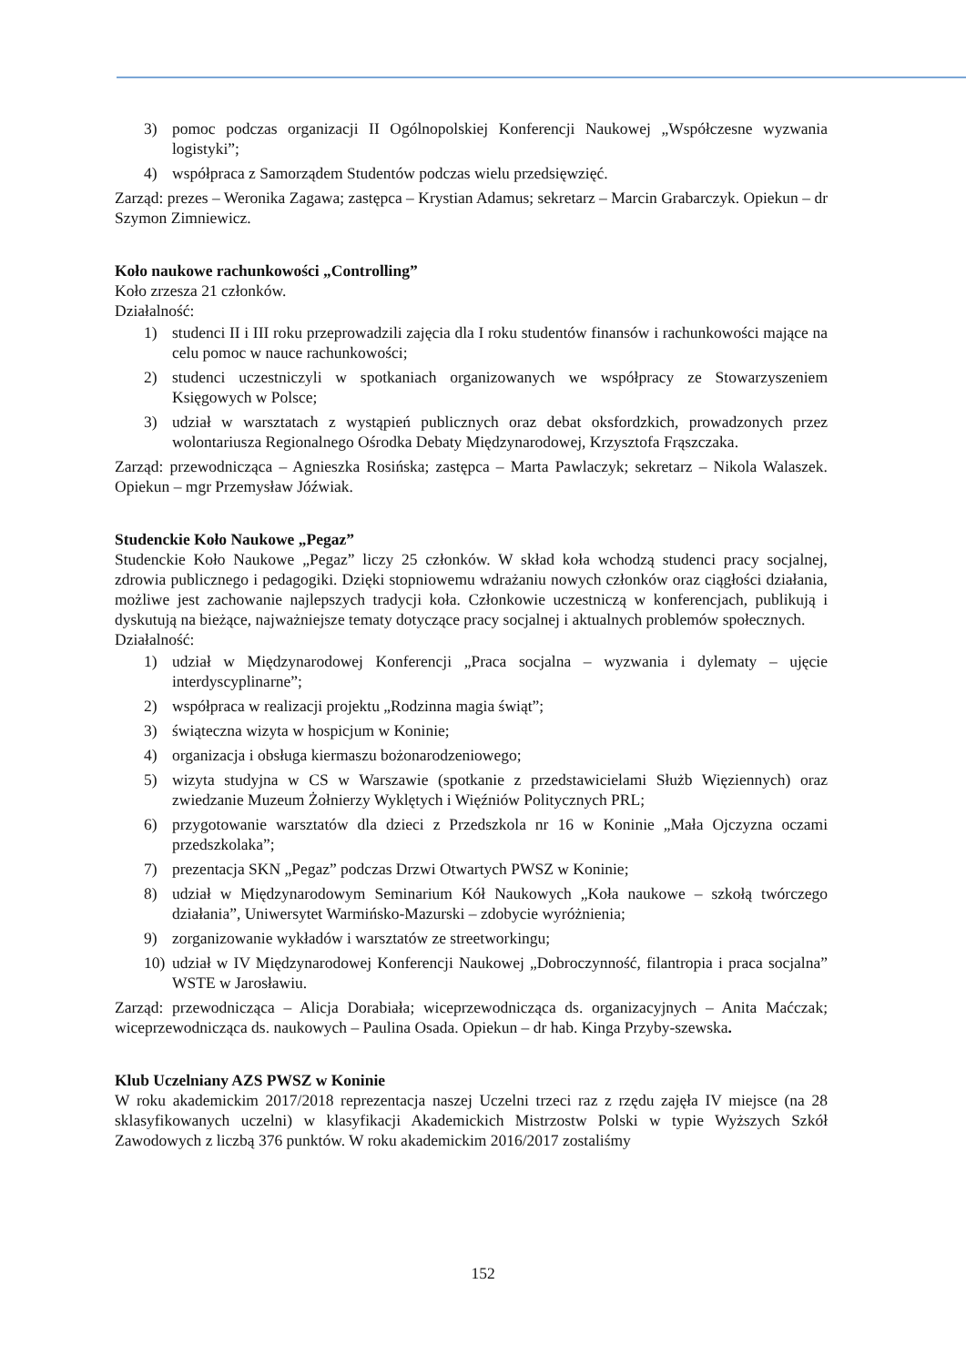3) pomoc podczas organizacji II Ogólnopolskiej Konferencji Naukowej „Współczesne wyzwania logistyki”;
4) współpraca z Samorządem Studentów podczas wielu przedsięwzięć.
Zarząd: prezes – Weronika Zagawa; zastępca – Krystian Adamus; sekretarz – Marcin Grabarczyk. Opiekun – dr Szymon Zimniewicz.
Koło naukowe rachunkowości „Controlling”
Koło zrzesza 21 członków.
Działalność:
1) studenci II i III roku przeprowadzili zajęcia dla I roku studentów finansów i rachunkowości mające na celu pomoc w nauce rachunkowości;
2) studenci uczestniczyli w spotkaniach organizowanych we współpracy ze Stowarzyszeniem Księgowych w Polsce;
3) udział w warsztatach z wystąpień publicznych oraz debat oksfordzkich, prowadzonych przez wolontariusza Regionalnego Ośrodka Debaty Międzynarodowej, Krzysztofa Frąszczaka.
Zarząd: przewodnicząca – Agnieszka Rosińska; zastępca – Marta Pawlaczyk; sekretarz – Nikola Walaszek. Opiekun – mgr Przemysław Jóźwiak.
Studenckie Koło Naukowe „Pegaz”
Studenckie Koło Naukowe „Pegaz” liczy 25 członków. W skład koła wchodzą studenci pracy socjalnej, zdrowia publicznego i pedagogiki. Dzięki stopniowemu wdrażaniu nowych członków oraz ciągłości działania, możliwe jest zachowanie najlepszych tradycji koła. Członkowie uczestniczą w konferencjach, publikują i dyskutują na bieżące, najważniejsze tematy dotyczące pracy socjalnej i aktualnych problemów społecznych.
Działalność:
1) udział w Międzynarodowej Konferencji „Praca socjalna – wyzwania i dylematy – ujęcie interdyscyplinarne”;
2) współpraca w realizacji projektu „Rodzinna magia świąt”;
3) świąteczna wizyta w hospicjum w Koninie;
4) organizacja i obsługa kiermaszu bożonarodzeniowego;
5) wizyta studyjna w CS w Warszawie (spotkanie z przedstawicielami Służb Więziennych) oraz zwiedzanie Muzeum Żołnierzy Wyklętych i Więźniów Politycznych PRL;
6) przygotowanie warsztatów dla dzieci z Przedszkola nr 16 w Koninie „Mała Ojczyzna oczami przedszkolaka”;
7) prezentacja SKN „Pegaz” podczas Drzwi Otwartych PWSZ w Koninie;
8) udział w Międzynarodowym Seminarium Kół Naukowych „Koła naukowe – szkołą twórczego działania”, Uniwersytet Warmińsko-Mazurski – zdobycie wyróżnienia;
9) zorganizowanie wykładów i warsztatów ze streetworkingu;
10) udział w IV Międzynarodowej Konferencji Naukowej „Dobroczynność, filantropia i praca socjalna” WSTE w Jarosławiu.
Zarząd: przewodnicząca – Alicja Dorabiała; wiceprzewodnicząca ds. organizacyjnych – Anita Maćczak; wiceprzewodnicząca ds. naukowych – Paulina Osada. Opiekun – dr hab. Kinga Przyby-szewska.
Klub Uczelniany AZS PWSZ w Koninie
W roku akademickim 2017/2018 reprezentacja naszej Uczelni trzeci raz z rzędu zajęła IV miejsce (na 28 sklasyfikowanych uczelni) w klasyfikacji Akademickich Mistrzostw Polski w typie Wyższych Szkół Zawodowych z liczbą 376 punktów. W roku akademickim 2016/2017 zostaliśmy
152